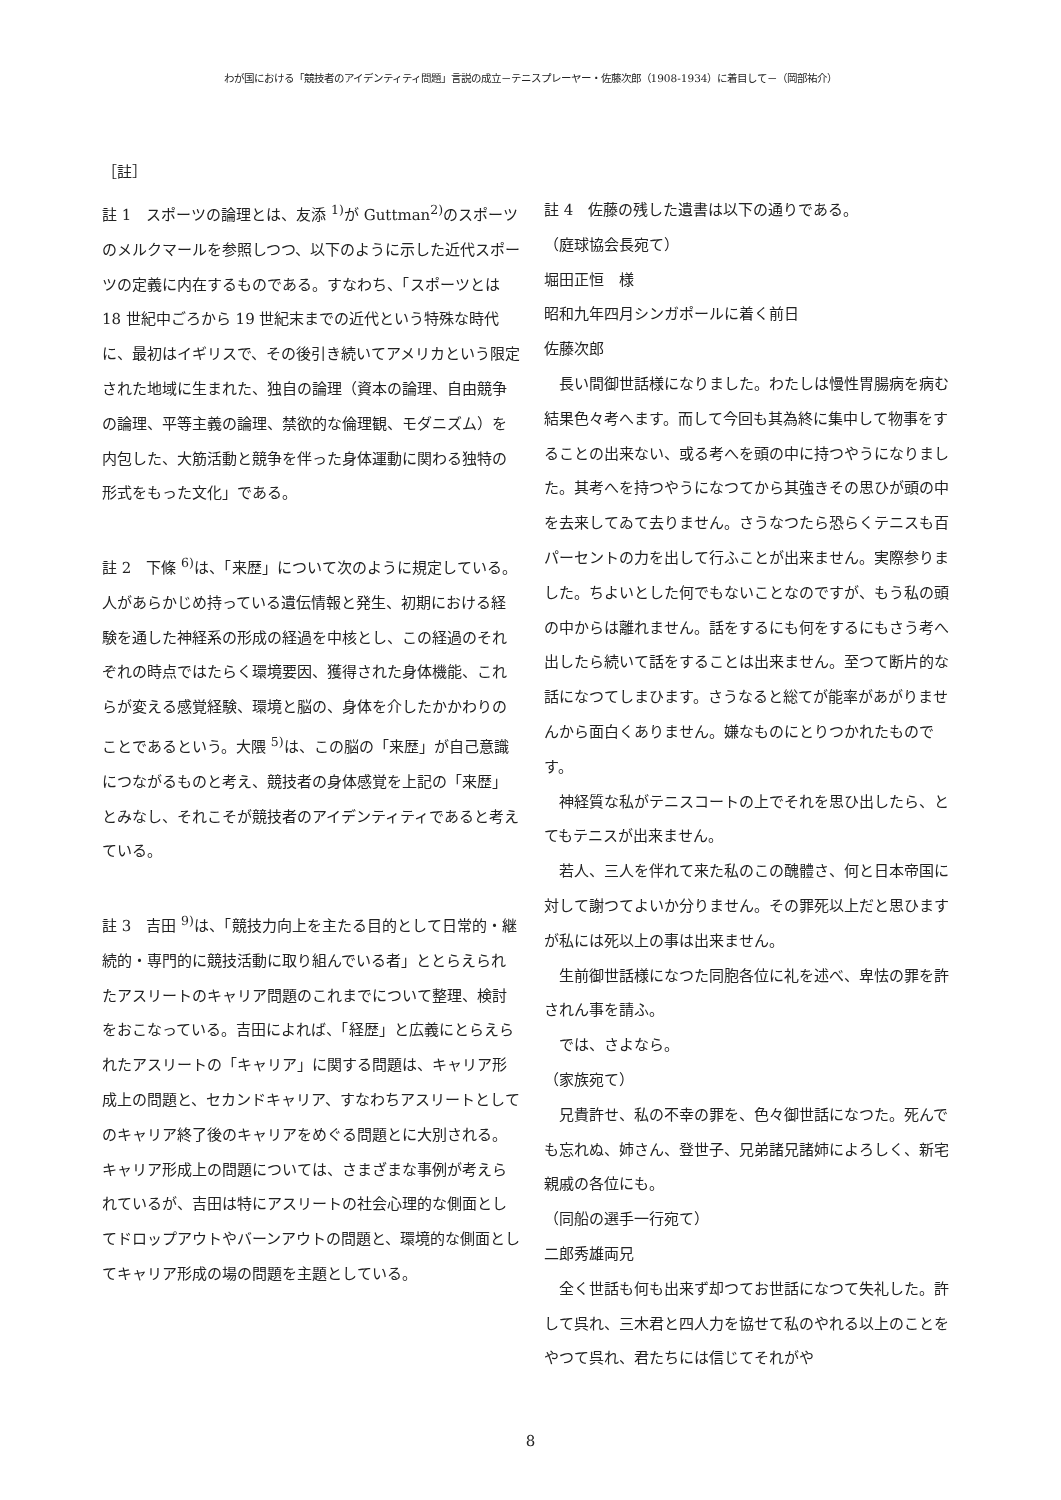わが国における「競技者のアイデンティティ問題」言説の成立－テニスプレーヤー・佐藤次郎（1908-1934）に着目して－（岡部祐介）
［註］
註 1　スポーツの論理とは、友添 <sup>1)</sup>が Guttman<sup>2)</sup>のスポーツのメルクマールを参照しつつ、以下のように示した近代スポーツの定義に内在するものである。すなわち、「スポーツとは 18 世紀中ごろから 19 世紀末までの近代という特殊な時代に、最初はイギリスで、その後引き続いてアメリカという限定された地域に生まれた、独自の論理（資本の論理、自由競争の論理、平等主義の論理、禁欲的な倫理観、モダニズム）を内包した、大筋活動と競争を伴った身体運動に関わる独特の形式をもった文化」である。
註 2　下條 <sup>6)</sup>は、「来歴」について次のように規定している。人があらかじめ持っている遺伝情報と発生、初期における経験を通した神経系の形成の経過を中核とし、この経過のそれぞれの時点ではたらく環境要因、獲得された身体機能、これらが変える感覚経験、環境と脳の、身体を介したかかわりのことであるという。大隈 <sup>5)</sup>は、この脳の「来歴」が自己意識につながるものと考え、競技者の身体感覚を上記の「来歴」とみなし、それこそが競技者のアイデンティティであると考えている。
註 3　吉田 <sup>9)</sup>は、「競技力向上を主たる目的として日常的・継続的・専門的に競技活動に取り組んでいる者」ととらえられたアスリートのキャリア問題のこれまでについて整理、検討をおこなっている。吉田によれば、「経歴」と広義にとらえられたアスリートの「キャリア」に関する問題は、キャリア形成上の問題と、セカンドキャリア、すなわちアスリートとしてのキャリア終了後のキャリアをめぐる問題とに大別される。キャリア形成上の問題については、さまざまな事例が考えられているが、吉田は特にアスリートの社会心理的な側面としてドロップアウトやバーンアウトの問題と、環境的な側面としてキャリア形成の場の問題を主題としている。
註 4　佐藤の残した遺書は以下の通りである。
（庭球協会長宛て）
堀田正恒　様
昭和九年四月シンガポールに着く前日
佐藤次郎
長い間御世話様になりました。わたしは慢性胃腸病を病む結果色々考へます。而して今回も其為終に集中して物事をすることの出来ない、或る考へを頭の中に持つやうになりました。其考へを持つやうになつてから其強きその思ひが頭の中を去来してゐて去りません。さうなつたら恐らくテニスも百パーセントの力を出して行ふことが出来ません。実際参りました。ちよいとした何でもないことなのですが、もう私の頭の中からは離れません。話をするにも何をするにもさう考へ出したら続いて話をすることは出来ません。至つて断片的な話になつてしまひます。さうなると総てが能率があがりませんから面白くありません。嫌なものにとりつかれたものです。
神経質な私がテニスコートの上でそれを思ひ出したら、とてもテニスが出来ません。
若人、三人を伴れて来た私のこの醜體さ、何と日本帝国に対して謝つてよいか分りません。その罪死以上だと思ひますが私には死以上の事は出来ません。
生前御世話様になつた同胞各位に礼を述べ、卑怯の罪を許されん事を請ふ。
では、さよなら。
（家族宛て）
兄貴許せ、私の不幸の罪を、色々御世話になつた。死んでも忘れぬ、姉さん、登世子、兄弟諸兄諸姉によろしく、新宅親戚の各位にも。
（同船の選手一行宛て）
二郎秀雄両兄
全く世話も何も出来ず却つてお世話になつて失礼した。許して呉れ、三木君と四人力を協せて私のやれる以上のことをやつて呉れ、君たちには信じてそれがや
8